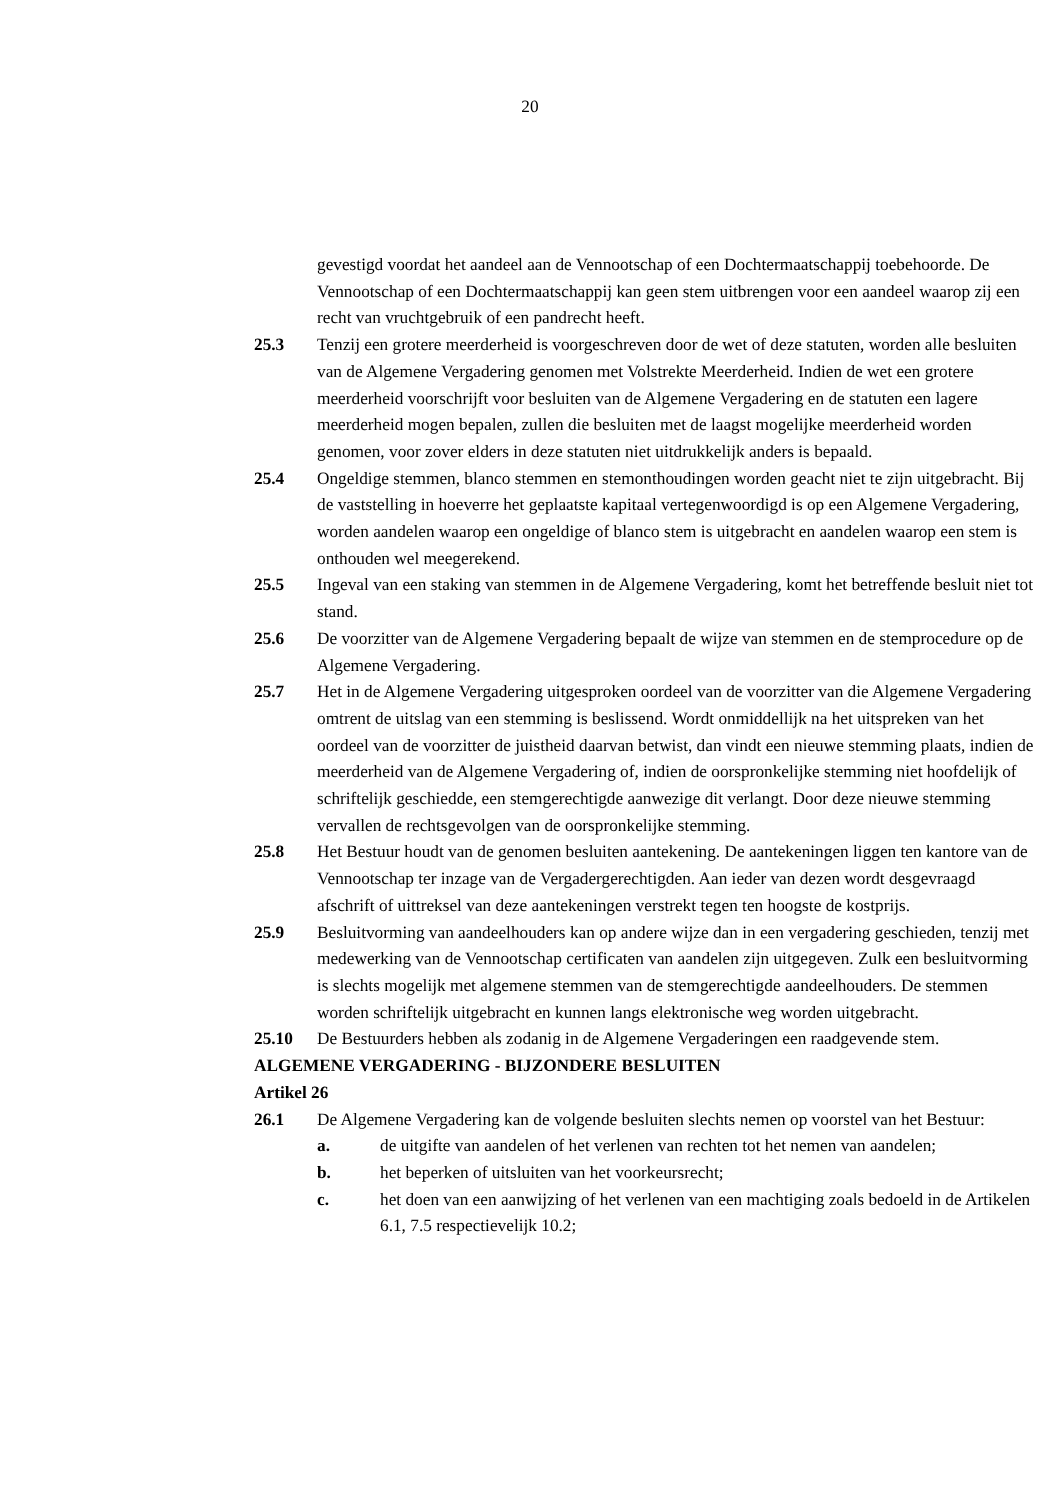20
gevestigd voordat het aandeel aan de Vennootschap of een Dochtermaatschappij toebehoorde. De Vennootschap of een Dochtermaatschappij kan geen stem uitbrengen voor een aandeel waarop zij een recht van vruchtgebruik of een pandrecht heeft.
25.3 Tenzij een grotere meerderheid is voorgeschreven door de wet of deze statuten, worden alle besluiten van de Algemene Vergadering genomen met Volstrekte Meerderheid. Indien de wet een grotere meerderheid voorschrijft voor besluiten van de Algemene Vergadering en de statuten een lagere meerderheid mogen bepalen, zullen die besluiten met de laagst mogelijke meerderheid worden genomen, voor zover elders in deze statuten niet uitdrukkelijk anders is bepaald.
25.4 Ongeldige stemmen, blanco stemmen en stemonthoudingen worden geacht niet te zijn uitgebracht. Bij de vaststelling in hoeverre het geplaatste kapitaal vertegenwoordigd is op een Algemene Vergadering, worden aandelen waarop een ongeldige of blanco stem is uitgebracht en aandelen waarop een stem is onthouden wel meegerekend.
25.5 Ingeval van een staking van stemmen in de Algemene Vergadering, komt het betreffende besluit niet tot stand.
25.6 De voorzitter van de Algemene Vergadering bepaalt de wijze van stemmen en de stemprocedure op de Algemene Vergadering.
25.7 Het in de Algemene Vergadering uitgesproken oordeel van de voorzitter van die Algemene Vergadering omtrent de uitslag van een stemming is beslissend. Wordt onmiddellijk na het uitspreken van het oordeel van de voorzitter de juistheid daarvan betwist, dan vindt een nieuwe stemming plaats, indien de meerderheid van de Algemene Vergadering of, indien de oorspronkelijke stemming niet hoofdelijk of schriftelijk geschiedde, een stemgerechtigde aanwezige dit verlangt. Door deze nieuwe stemming vervallen de rechtsgevolgen van de oorspronkelijke stemming.
25.8 Het Bestuur houdt van de genomen besluiten aantekening. De aantekeningen liggen ten kantore van de Vennootschap ter inzage van de Vergadergerechtigden. Aan ieder van dezen wordt desgevraagd afschrift of uittreksel van deze aantekeningen verstrekt tegen ten hoogste de kostprijs.
25.9 Besluitvorming van aandeelhouders kan op andere wijze dan in een vergadering geschieden, tenzij met medewerking van de Vennootschap certificaten van aandelen zijn uitgegeven. Zulk een besluitvorming is slechts mogelijk met algemene stemmen van de stemgerechtigde aandeelhouders. De stemmen worden schriftelijk uitgebracht en kunnen langs elektronische weg worden uitgebracht.
25.10 De Bestuurders hebben als zodanig in de Algemene Vergaderingen een raadgevende stem.
ALGEMENE VERGADERING - BIJZONDERE BESLUITEN
Artikel 26
26.1 De Algemene Vergadering kan de volgende besluiten slechts nemen op voorstel van het Bestuur:
a. de uitgifte van aandelen of het verlenen van rechten tot het nemen van aandelen;
b. het beperken of uitsluiten van het voorkeursrecht;
c. het doen van een aanwijzing of het verlenen van een machtiging zoals bedoeld in de Artikelen 6.1, 7.5 respectievelijk 10.2;